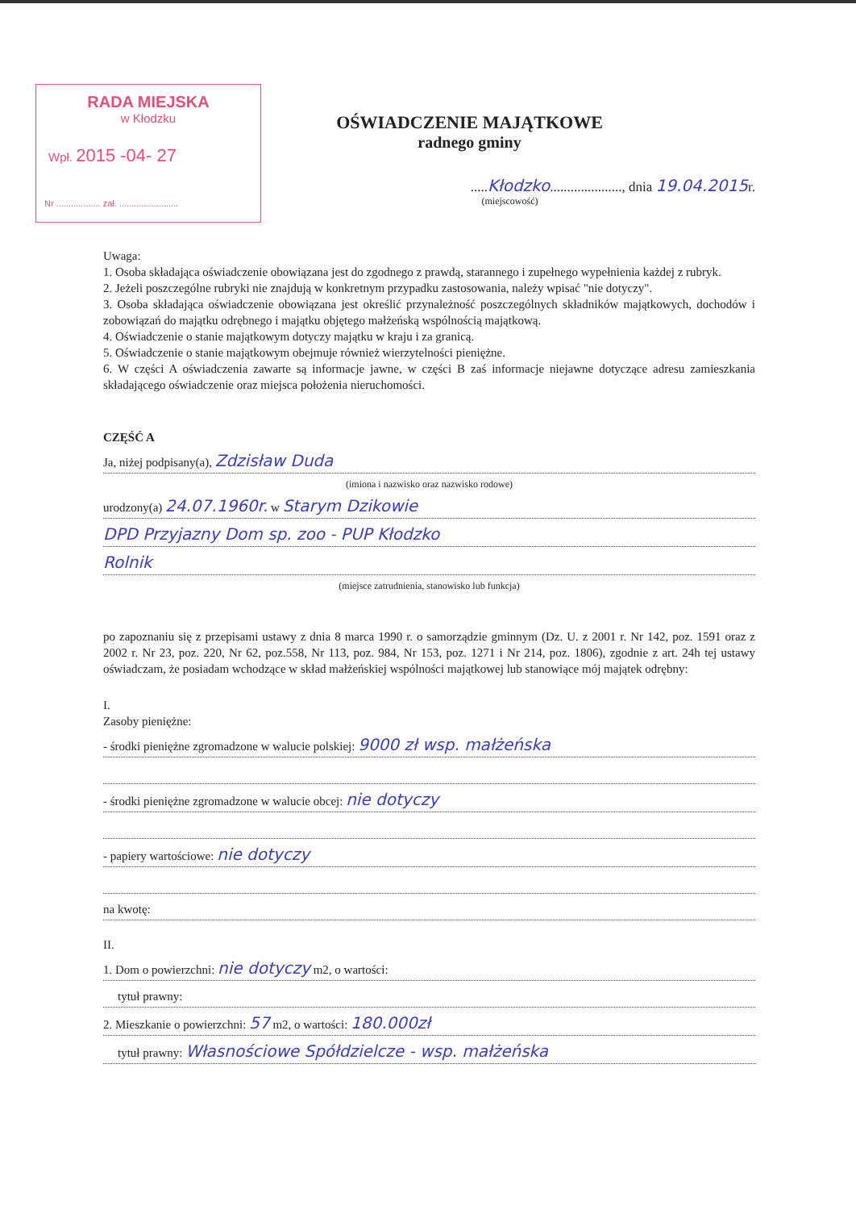RADA MIEJSKA
w Kłodzku
Wpł. 2015 -04- 27
Nr .................. zał. ........................
OŚWIADCZENIE MAJĄTKOWE
radnego gminy
.....Kłodzko....................., dnia 19.04.2015r.
(miejscowość)
Uwaga:
1. Osoba składająca oświadczenie obowiązana jest do zgodnego z prawdą, starannego i zupełnego wypełnienia każdej z rubryk.
2. Jeżeli poszczególne rubryki nie znajdują w konkretnym przypadku zastosowania, należy wpisać "nie dotyczy".
3. Osoba składająca oświadczenie obowiązana jest określić przynależność poszczególnych składników majątkowych, dochodów i zobowiązań do majątku odrębnego i majątku objętego małżeńską wspólnością majątkową.
4. Oświadczenie o stanie majątkowym dotyczy majątku w kraju i za granicą.
5. Oświadczenie o stanie majątkowym obejmuje również wierzytelności pieniężne.
6. W części A oświadczenia zawarte są informacje jawne, w części B zaś informacje niejawne dotyczące adresu zamieszkania składającego oświadczenie oraz miejsca położenia nieruchomości.
CZĘŚĆ A
Ja, niżej podpisany(a), Zdzisław Duda
(imiona i nazwisko oraz nazwisko rodowe)
urodzony(a) 24.07.1960r. w Starym Dzikowie
DPD Przyjazny Dom sp. zoo - PUP Kłodzko
Rolnik
(miejsce zatrudnienia, stanowisko lub funkcja)
po zapoznaniu się z przepisami ustawy z dnia 8 marca 1990 r. o samorządzie gminnym (Dz. U. z 2001 r. Nr 142, poz. 1591 oraz z 2002 r. Nr 23, poz. 220, Nr 62, poz.558, Nr 113, poz. 984, Nr 153, poz. 1271 i Nr 214, poz. 1806), zgodnie z art. 24h tej ustawy oświadczam, że posiadam wchodzące w skład małżeńskiej wspólności majątkowej lub stanowiące mój majątek odrębny:
I.
Zasoby pieniężne:
- środki pieniężne zgromadzone w walucie polskiej: 9000 zł wsp. małżeńska
- środki pieniężne zgromadzone w walucie obcej: nie dotyczy
- papiery wartościowe: nie dotyczy
na kwotę:
II.
1. Dom o powierzchni: nie dotyczy m2, o wartości:
tytuł prawny:
2. Mieszkanie o powierzchni: 57 m2, o wartości: 180.000zł
tytuł prawny: Własnościowe Spółdzielcze - wsp. małżeńska